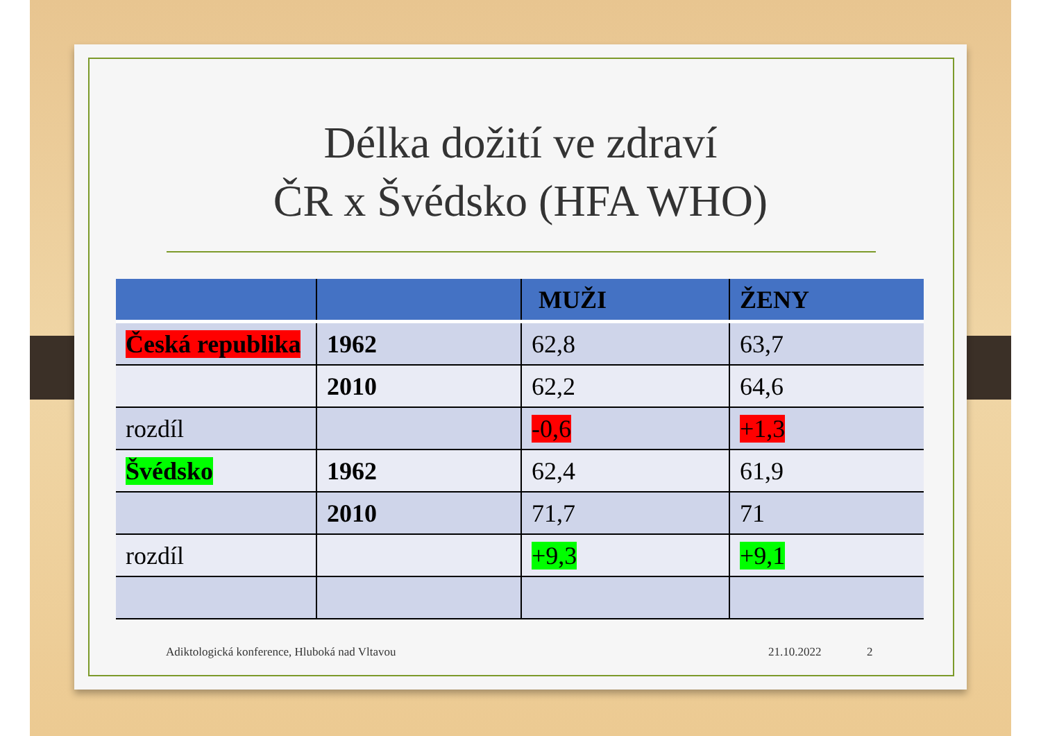Délka dožití ve zdraví
ČR x Švédsko (HFA WHO)
| | | MUŽI | ŽENY |
| --- | --- | --- | --- |
| Česká republika | 1962 | 62,8 | 63,7 |
| | 2010 | 62,2 | 64,6 |
| rozdíl | | -0,6 | +1,3 |
| Švédsko | 1962 | 62,4 | 61,9 |
| | 2010 | 71,7 | 71 |
| rozdíl | | +9,3 | +9,1 |
Adiktologická konference, Hluboká nad Vltavou
21.10.2022 2